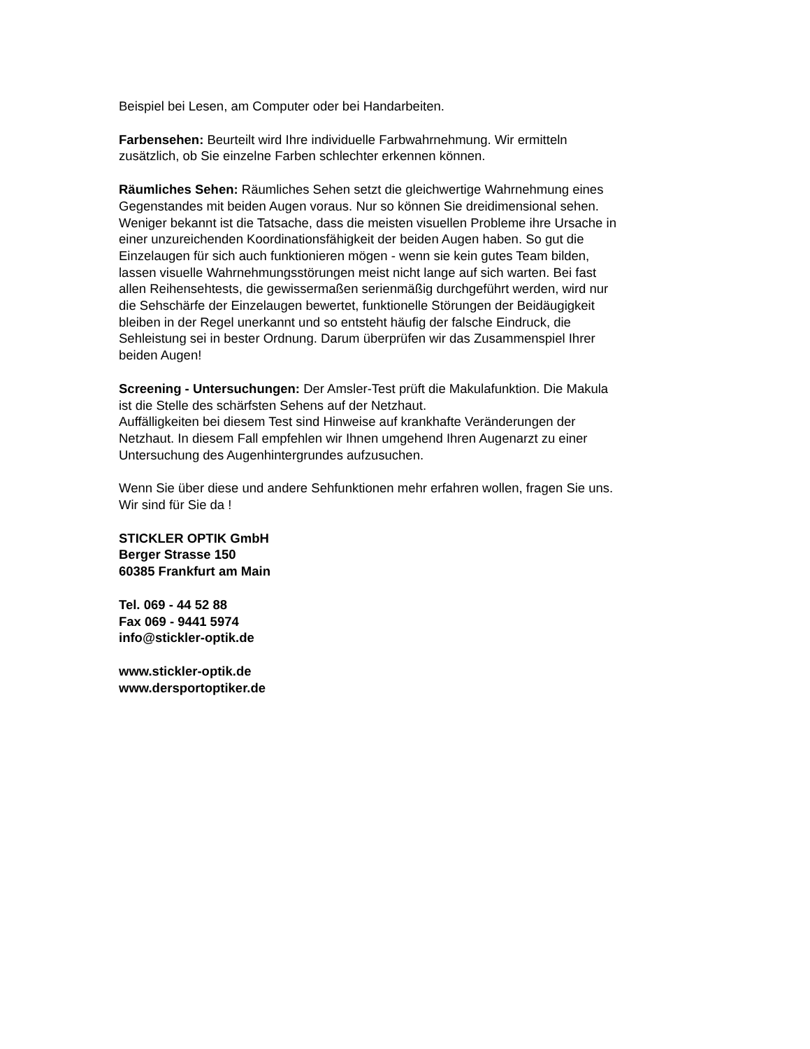Beispiel bei Lesen, am Computer oder bei Handarbeiten.
Farbensehen: Beurteilt wird Ihre individuelle Farbwahrnehmung. Wir ermitteln
zusätzlich, ob Sie einzelne Farben schlechter erkennen können.
Räumliches Sehen: Räumliches Sehen setzt die gleichwertige Wahrnehmung eines
Gegenstandes mit beiden Augen voraus. Nur so können Sie dreidimensional sehen.
Weniger bekannt ist die Tatsache, dass die meisten visuellen Probleme ihre Ursache in
einer unzureichenden Koordinationsfähigkeit der beiden Augen haben. So gut die
Einzelaugen für sich auch funktionieren mögen - wenn sie kein gutes Team bilden,
lassen visuelle Wahrnehmungsstörungen meist nicht lange auf sich warten. Bei fast
allen Reihensehtests, die gewissermaßen serienmäßig durchgeführt werden, wird nur
die Sehschärfe der Einzelaugen bewertet, funktionelle Störungen der Beidäugigkeit
bleiben in der Regel unerkannt und so entsteht häufig der falsche Eindruck, die
Sehleistung sei in bester Ordnung. Darum überprüfen wir das Zusammenspiel Ihrer
beiden Augen!
Screening - Untersuchungen: Der Amsler-Test prüft die Makulafunktion. Die Makula
ist die Stelle des schärfsten Sehens auf der Netzhaut.
Auffälligkeiten bei diesem Test sind Hinweise auf krankhafte Veränderungen der
Netzhaut. In diesem Fall empfehlen wir Ihnen umgehend Ihren Augenarzt zu einer
Untersuchung des Augenhintergrundes aufzusuchen.
Wenn Sie über diese und andere Sehfunktionen mehr erfahren wollen, fragen Sie uns.
Wir sind für Sie da !
STICKLER OPTIK GmbH
Berger Strasse 150
60385 Frankfurt am Main
Tel. 069 - 44 52 88
Fax 069 - 9441 5974
info@stickler-optik.de
www.stickler-optik.de
www.dersportoptiker.de